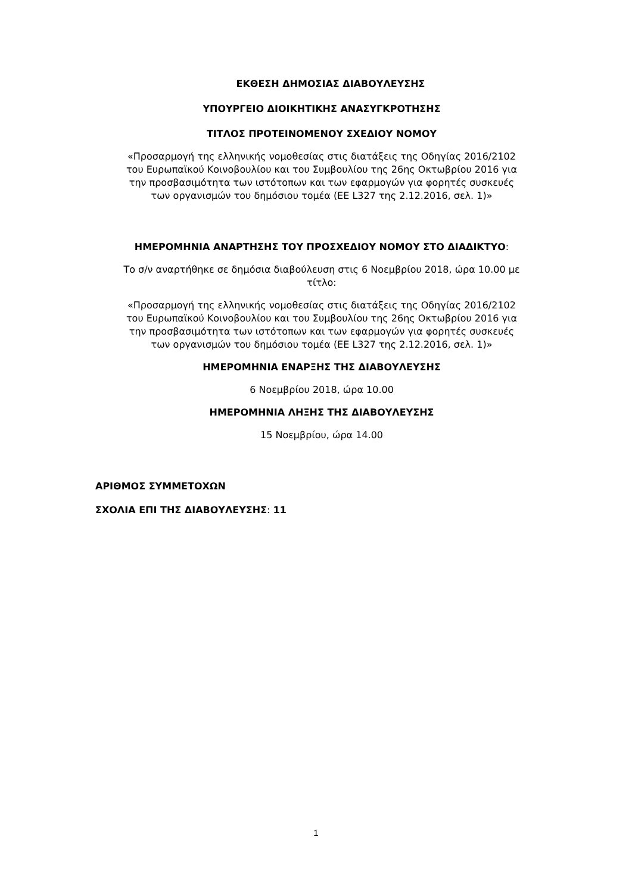ΕΚΘΕΣΗ ΔΗΜΟΣΙΑΣ ΔΙΑΒΟΥΛΕΥΣΗΣ
ΥΠΟΥΡΓΕΙΟ ΔΙΟΙΚΗΤΙΚΗΣ ΑΝΑΣΥΓΚΡΟΤΗΣΗΣ
ΤΙΤΛΟΣ ΠΡΟΤΕΙΝΟΜΕΝΟΥ ΣΧΕΔΙΟΥ ΝΟΜΟΥ
«Προσαρμογή της ελληνικής νομοθεσίας στις διατάξεις της Οδηγίας 2016/2102
του Ευρωπαϊκού Κοινοβουλίου και του Συμβουλίου της 26ης Οκτωβρίου 2016 για
την προσβασιμότητα των ιστότοπων και των εφαρμογών για φορητές συσκευές
των οργανισμών του δημόσιου τομέα (ΕΕ L327 της 2.12.2016, σελ. 1)»
ΗΜΕΡΟΜΗΝΙΑ ΑΝΑΡΤΗΣΗΣ ΤΟΥ ΠΡΟΣΧΕΔΙΟΥ ΝΟΜΟΥ ΣΤΟ ΔΙΑΔΙΚΤΥΟ:
Το σ/ν αναρτήθηκε σε δημόσια διαβούλευση στις 6 Νοεμβρίου 2018, ώρα 10.00 με
τίτλο:
«Προσαρμογή της ελληνικής νομοθεσίας στις διατάξεις της Οδηγίας 2016/2102
του Ευρωπαϊκού Κοινοβουλίου και του Συμβουλίου της 26ης Οκτωβρίου 2016 για
την προσβασιμότητα των ιστότοπων και των εφαρμογών για φορητές συσκευές
των οργανισμών του δημόσιου τομέα (ΕΕ L327 της 2.12.2016, σελ. 1)»
ΗΜΕΡΟΜΗΝΙΑ ΕΝΑΡΞΗΣ ΤΗΣ ΔΙΑΒΟΥΛΕΥΣΗΣ
6 Νοεμβρίου 2018, ώρα 10.00
ΗΜΕΡΟΜΗΝΙΑ ΛΗΞΗΣ ΤΗΣ ΔΙΑΒΟΥΛΕΥΣΗΣ
15 Νοεμβρίου, ώρα 14.00
ΑΡΙΘΜΟΣ ΣΥΜΜΕΤΟΧΩΝ
ΣΧΟΛΙΑ ΕΠΙ ΤΗΣ ΔΙΑΒΟΥΛΕΥΣΗΣ: 11
1